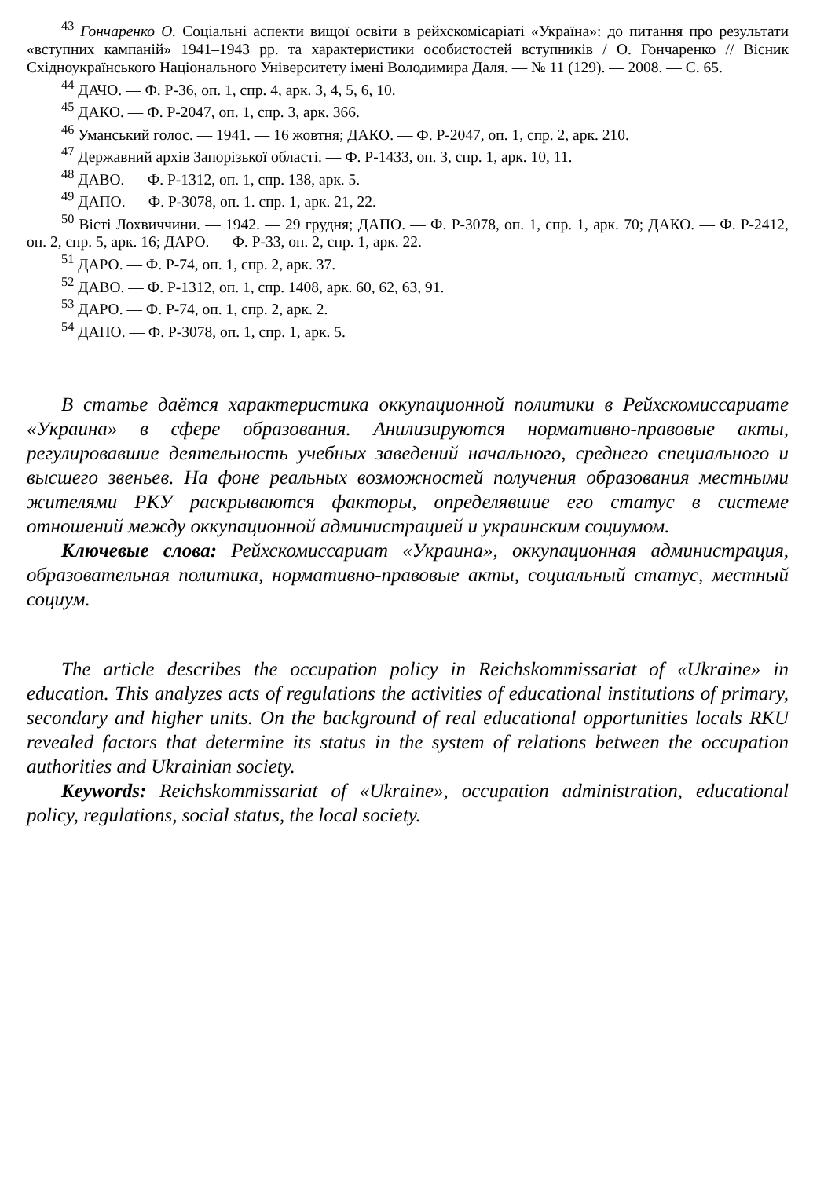<sup>43</sup> Гончаренко О. Соціальні аспекти вищої освіти в рейхскомісаріаті «Україна»: до питання про результати «вступних кампаній» 1941–1943 pp. та характеристики особистостей вступників / О. Гончаренко // Вісник Східноукраїнського Національного Університету імені Володимира Даля. — № 11 (129). — 2008. — С. 65.
<sup>44</sup> ДАЧО. — Ф. Р-36, оп. 1, спр. 4, арк. 3, 4, 5, 6, 10.
<sup>45</sup> ДАКО. — Ф. Р-2047, оп. 1, спр. 3, арк. 366.
<sup>46</sup> Уманський голос. — 1941. — 16 жовтня; ДАКО. — Ф. Р-2047, оп. 1, спр. 2, арк. 210.
<sup>47</sup> Державний архів Запорізької області. — Ф. Р-1433, оп. 3, спр. 1, арк. 10, 11.
<sup>48</sup> ДАВО. — Ф. Р-1312, оп. 1, спр. 138, арк. 5.
<sup>49</sup> ДАПО. — Ф. Р-3078, оп. 1. спр. 1, арк. 21, 22.
<sup>50</sup> Вісті Лохвиччини. — 1942. — 29 грудня; ДАПО. — Ф. Р-3078, оп. 1, спр. 1, арк. 70; ДАКО. — Ф. Р-2412, оп. 2, спр. 5, арк. 16; ДАРО. — Ф. Р-33, оп. 2, спр. 1, арк. 22.
<sup>51</sup> ДАРО. — Ф. Р-74, оп. 1, спр. 2, арк. 37.
<sup>52</sup> ДАВО. — Ф. Р-1312, оп. 1, спр. 1408, арк. 60, 62, 63, 91.
<sup>53</sup> ДАРО. — Ф. Р-74, оп. 1, спр. 2, арк. 2.
<sup>54</sup> ДАПО. — Ф. Р-3078, оп. 1, спр. 1, арк. 5.
В статье даётся характеристика оккупационной политики в Рейхскомиссариате «Украина» в сфере образования. Анилизируются нормативно-правовые акты, регулировавшие деятельность учебных заведений начального, среднего специального и высшего звеньев. На фоне реальных возможностей получения образования местными жителями РКУ раскрываются факторы, определявшие его статус в системе отношений между оккупационной администрацией и украинским социумом.
Ключевые слова: Рейхскомиссариат «Украина», оккупационная администрация, образовательная политика, нормативно-правовые акты, социальный статус, местный социум.
The article describes the occupation policy in Reichskommissariat of «Ukraine» in education. This analyzes acts of regulations the activities of educational institutions of primary, secondary and higher units. On the background of real educational opportunities locals RKU revealed factors that determine its status in the system of relations between the occupation authorities and Ukrainian society.
Keywords: Reichskommissariat of «Ukraine», occupation administration, educational policy, regulations, social status, the local society.